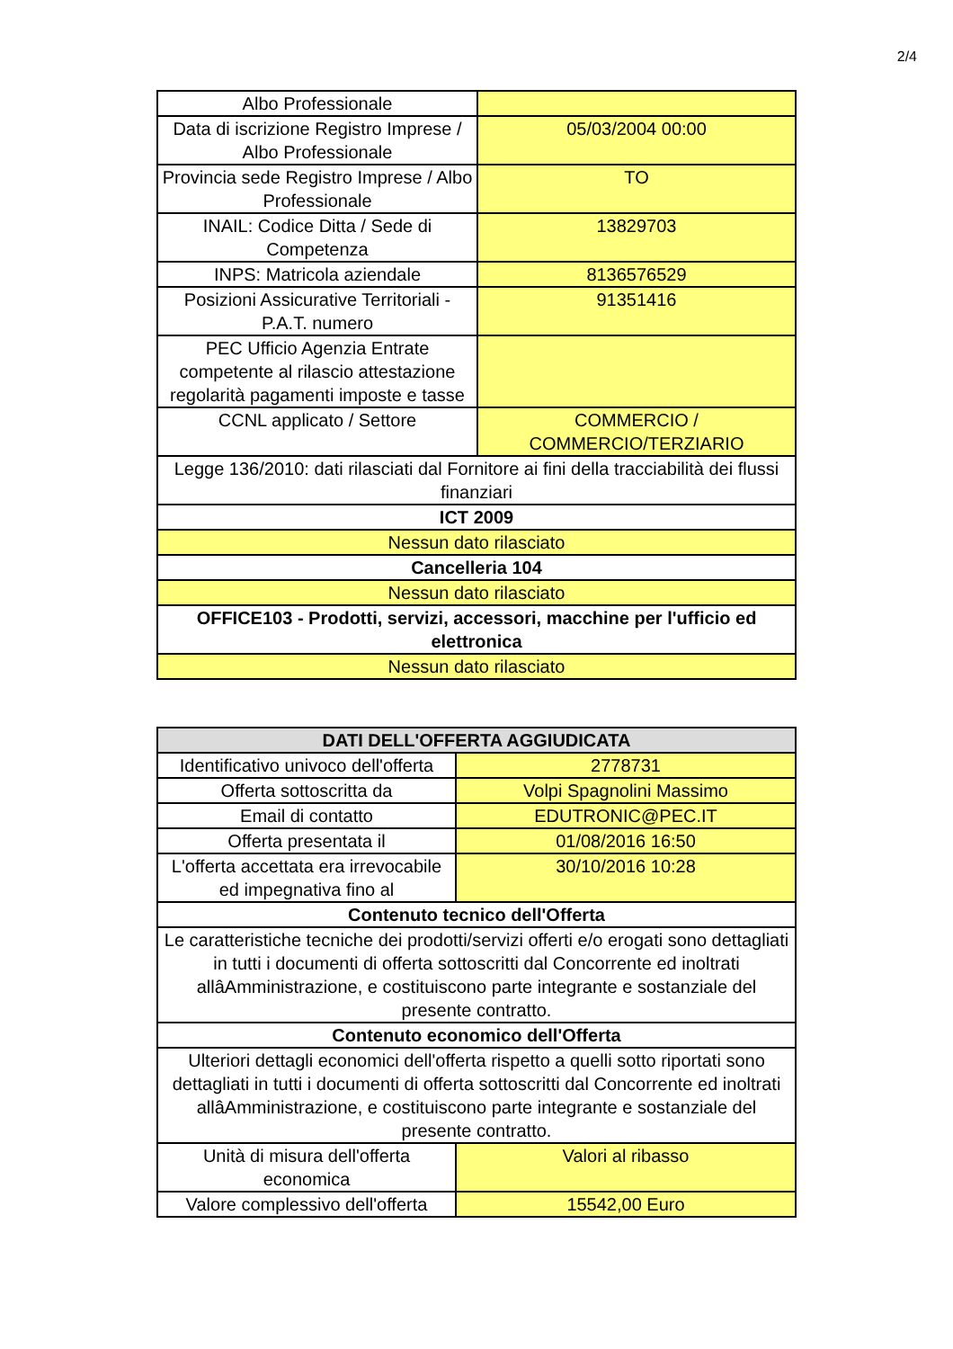2/4
| Albo Professionale | |
| Data di iscrizione Registro Imprese / Albo Professionale | 05/03/2004 00:00 |
| Provincia sede Registro Imprese / Albo Professionale | TO |
| INAIL: Codice Ditta / Sede di Competenza | 13829703 |
| INPS: Matricola aziendale | 8136576529 |
| Posizioni Assicurative Territoriali - P.A.T. numero | 91351416 |
| PEC Ufficio Agenzia Entrate competente al rilascio attestazione regolarità pagamenti imposte e tasse | |
| CCNL applicato / Settore | COMMERCIO / COMMERCIO/TERZIARIO |
| Legge 136/2010: dati rilasciati dal Fornitore ai fini della tracciabilità dei flussi finanziari | |
| ICT 2009 | |
| Nessun dato rilasciato | |
| Cancelleria 104 | |
| Nessun dato rilasciato | |
| OFFICE103 - Prodotti, servizi, accessori, macchine per l'ufficio ed elettronica | |
| Nessun dato rilasciato | |
| DATI DELL'OFFERTA AGGIUDICATA | |
| --- | --- |
| Identificativo univoco dell'offerta | 2778731 |
| Offerta sottoscritta da | Volpi Spagnolini Massimo |
| Email di contatto | EDUTRONIC@PEC.IT |
| Offerta presentata il | 01/08/2016 16:50 |
| L'offerta accettata era irrevocabile ed impegnativa fino al | 30/10/2016 10:28 |
| Contenuto tecnico dell'Offerta | |
| Le caratteristiche tecniche dei prodotti/servizi offerti e/o erogati sono dettagliati in tutti i documenti di offerta sottoscritti dal Concorrente ed inoltrati allâAmministrazione, e costituiscono parte integrante e sostanziale del presente contratto. | |
| Contenuto economico dell'Offerta | |
| Ulteriori dettagli economici dell'offerta rispetto a quelli sotto riportati sono dettagliati in tutti i documenti di offerta sottoscritti dal Concorrente ed inoltrati allâAmministrazione, e costituiscono parte integrante e sostanziale del presente contratto. | |
| Unità di misura dell'offerta economica | Valori al ribasso |
| Valore complessivo dell'offerta | 15542,00 Euro |